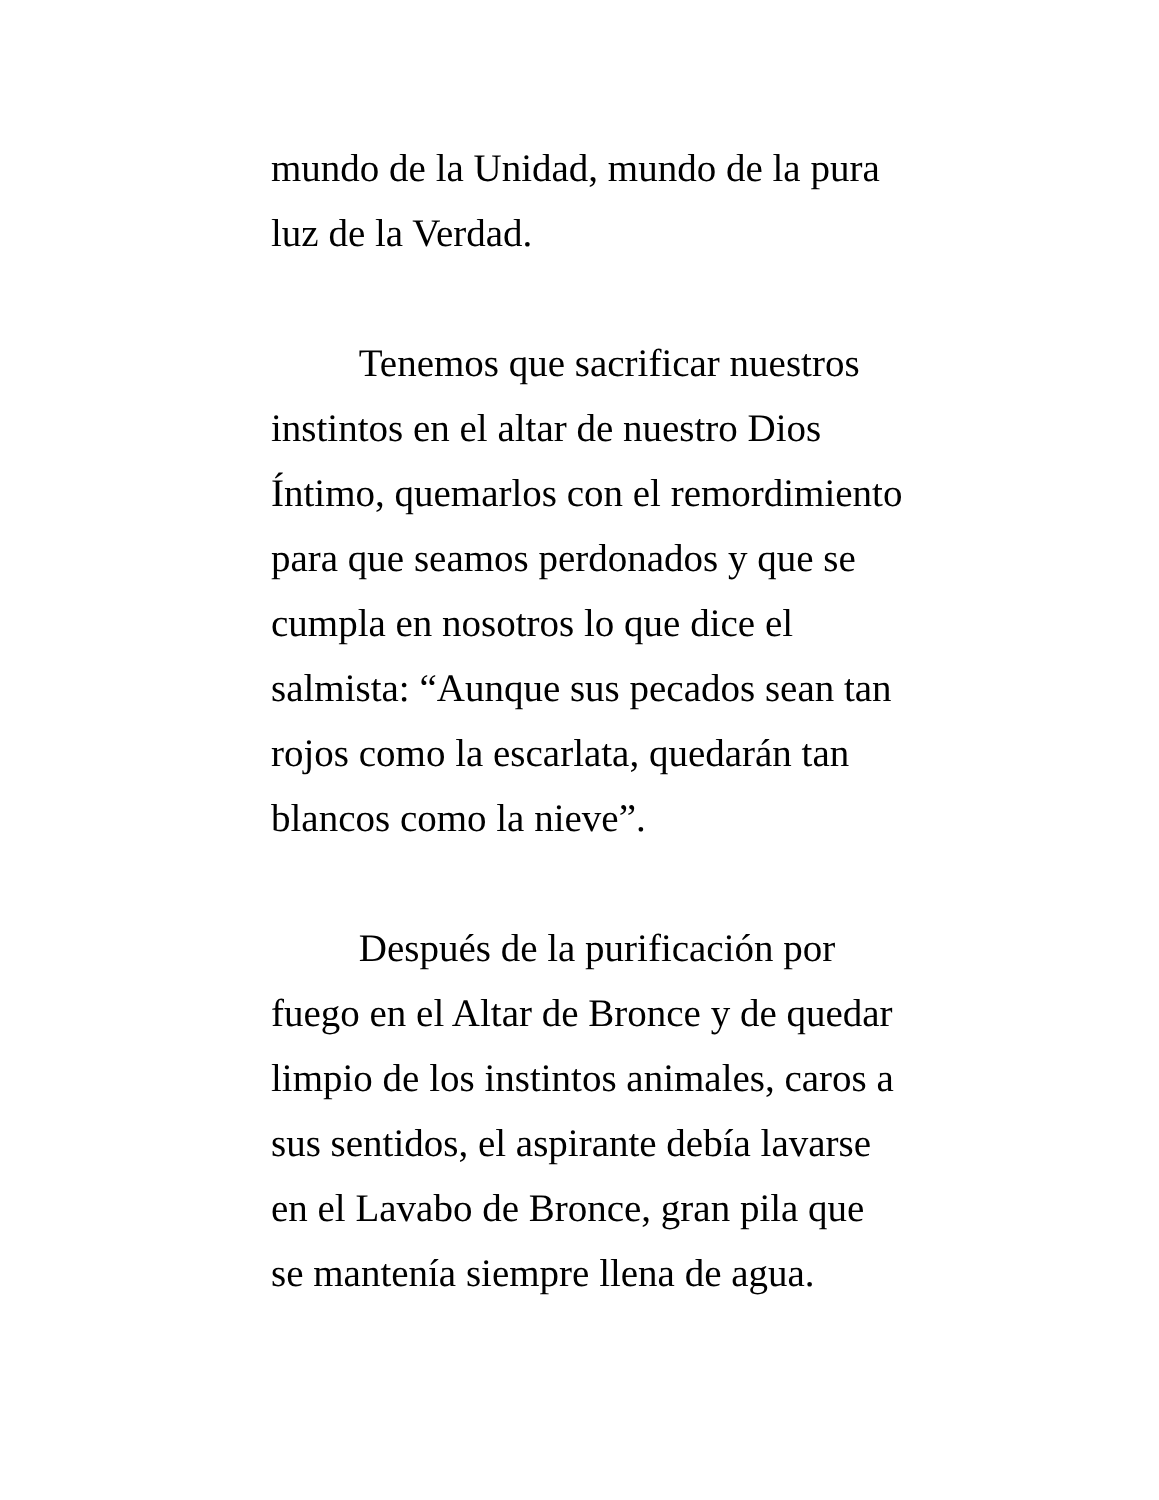mundo de la Unidad, mundo de la pura
luz de la Verdad.
Tenemos que sacrificar nuestros
instintos en el altar de nuestro Dios
Íntimo, quemarlos con el remordimiento
para que seamos perdonados y que se
cumpla en nosotros lo que dice el
salmista: “Aunque sus pecados sean tan
rojos como la escarlata, quedarán tan
blancos como la nieve”.
Después de la purificación por
fuego en el Altar de Bronce y de quedar
limpio de los instintos animales, caros a
sus sentidos, el aspirante debía lavarse
en el Lavabo de Bronce, gran pila que
se mantenía siempre llena de agua.